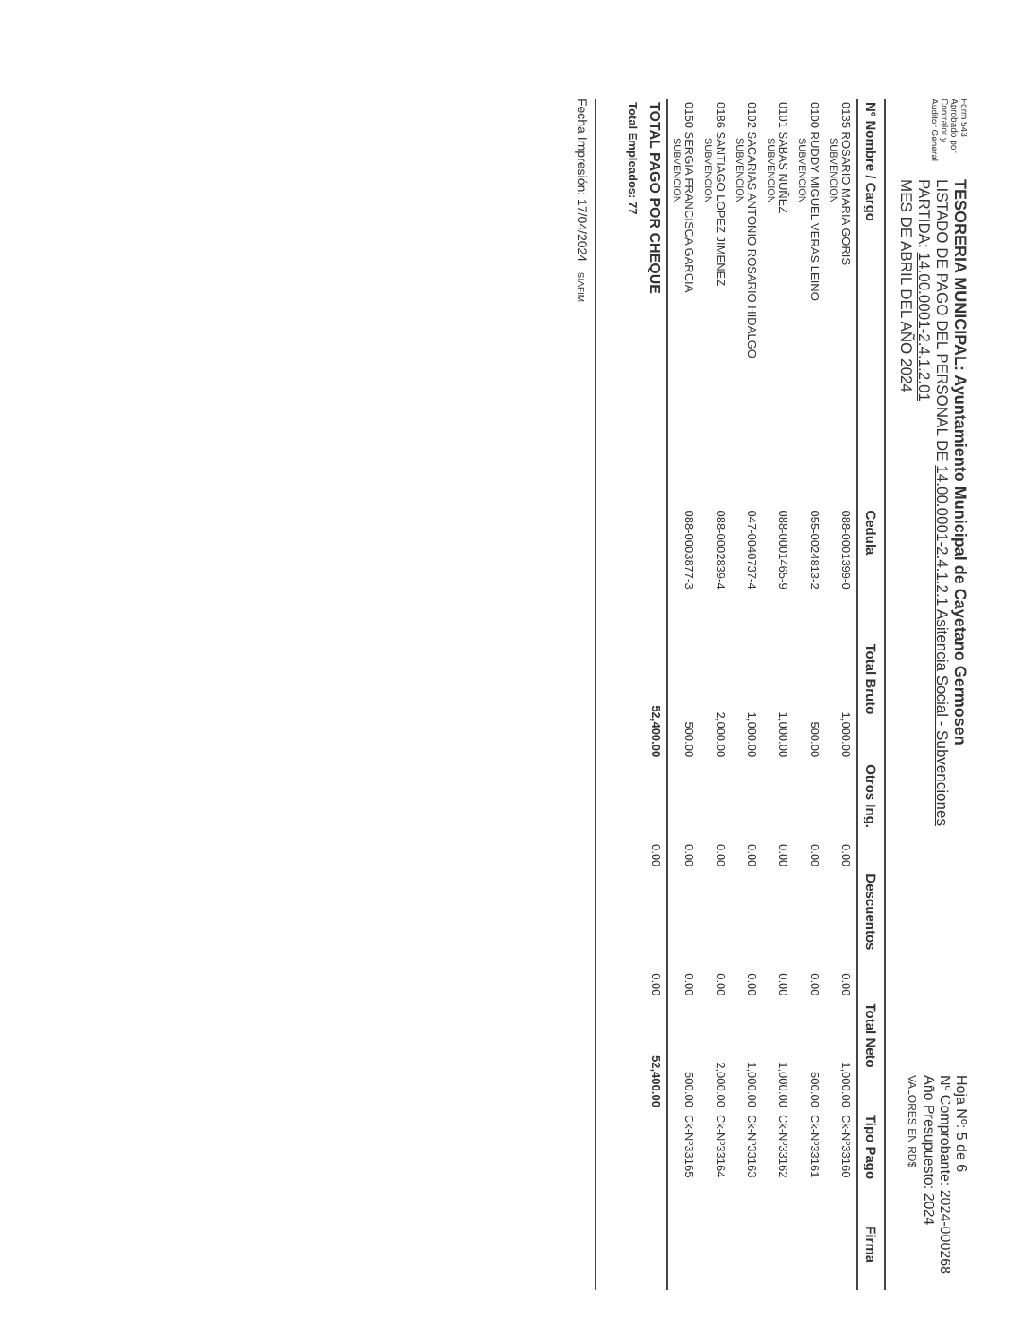Form 543
Aprobado por
Contralor y
Auditor General
TESORERIA MUNICIPAL: Ayuntamiento Municipal de Cayetano Germosen
LISTADO DE PAGO DEL PERSONAL DE 14.00.0001-2.4.1.2.1 Asitencia Social - Subvenciones
PARTIDA: 14.00.0001-2.4.1.2.01
MES DE ABRIL DEL AÑO 2024
Hoja Nº: 5 de 6
Nº Comprobante: 2024-000268
Año Presupuesto: 2024
VALORES EN RD$
| Nº Nombre / Cargo | Cedula | Total Bruto | Otros Ing. | Descuentos | Total Neto | Tipo Pago | Firma |
| --- | --- | --- | --- | --- | --- | --- | --- |
| 0135 ROSARIO MARIA GORIS SUBVENCION | 088-0001399-0 | 1,000.00 | 0.00 | 0.00 | 1,000.00 | Ck-Nº33160 | |
| 0100 RUDDY MIGUEL VERAS LEINO SUBVENCION | 055-0024813-2 | 500.00 | 0.00 | 0.00 | 500.00 | Ck-Nº33161 | |
| 0101 SABAS NUÑEZ SUBVENCION | 088-0001465-9 | 1,000.00 | 0.00 | 0.00 | 1,000.00 | Ck-Nº33162 | |
| 0102 SACARIAS ANTONIO ROSARIO HIDALGO SUBVENCION | 047-0040737-4 | 1,000.00 | 0.00 | 0.00 | 1,000.00 | Ck-Nº33163 | |
| 0186 SANTIAGO LOPEZ JIMENEZ SUBVENCION | 088-0002839-4 | 2,000.00 | 0.00 | 0.00 | 2,000.00 | Ck-Nº33164 | |
| 0150 SERGIA FRANCISCA GARCIA SUBVENCION | 088-0003877-3 | 500.00 | 0.00 | 0.00 | 500.00 | Ck-Nº33165 | |
| TOTAL PAGO POR CHEQUE | | 52,400.00 | 0.00 | 0.00 | 52,400.00 | | |
| Total Empleados: 77 | | | | | | | |
Fecha Impresión: 17/04/2024 SIAFIM